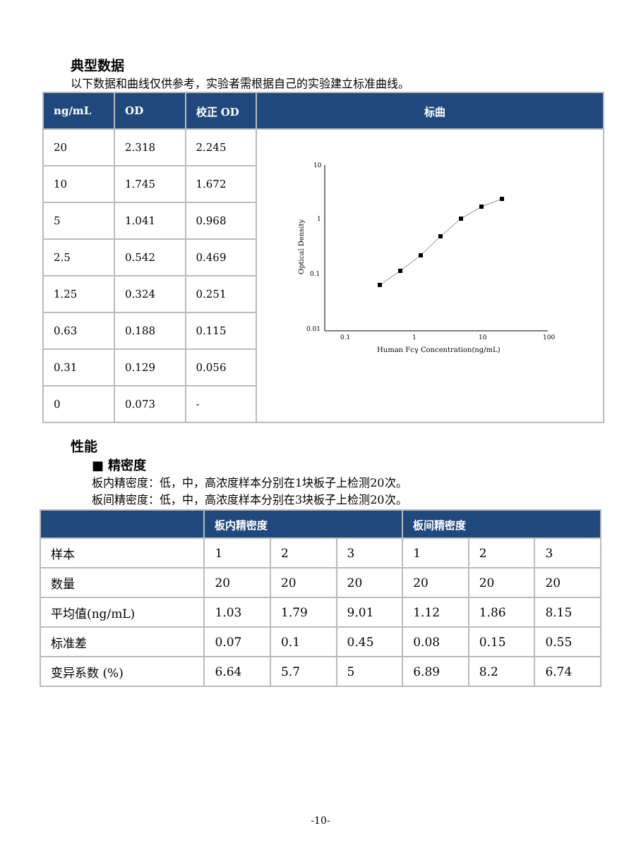典型数据
以下数据和曲线仅供参考，实验者需根据自己的实验建立标准曲线。
| ng/mL | OD | 校正 OD | 标曲 |
| --- | --- | --- | --- |
| 20 | 2.318 | 2.245 | 10 1 0.1 0.01 0.1 1 10 100 Human Fcγ Concentration(ng/mL) Optical Density |
| 10 | 1.745 | 1.672 | |
| 5 | 1.041 | 0.968 | |
| 2.5 | 0.542 | 0.469 | |
| 1.25 | 0.324 | 0.251 | |
| 0.63 | 0.188 | 0.115 | |
| 0.31 | 0.129 | 0.056 | |
| 0 | 0.073 | - | |
性能
■ 精密度
板内精密度：低，中，高浓度样本分别在1块板子上检测20次。
板间精密度：低，中，高浓度样本分别在3块板子上检测20次。
| | 板内精密度 | | | 板间精密度 | | |
| --- | --- | --- | --- | --- | --- | --- |
| 样本 | 1 | 2 | 3 | 1 | 2 | 3 |
| 数量 | 20 | 20 | 20 | 20 | 20 | 20 |
| 平均值(ng/mL) | 1.03 | 1.79 | 9.01 | 1.12 | 1.86 | 8.15 |
| 标准差 | 0.07 | 0.1 | 0.45 | 0.08 | 0.15 | 0.55 |
| 变异系数 (%) | 6.64 | 5.7 | 5 | 6.89 | 8.2 | 6.74 |
-10-